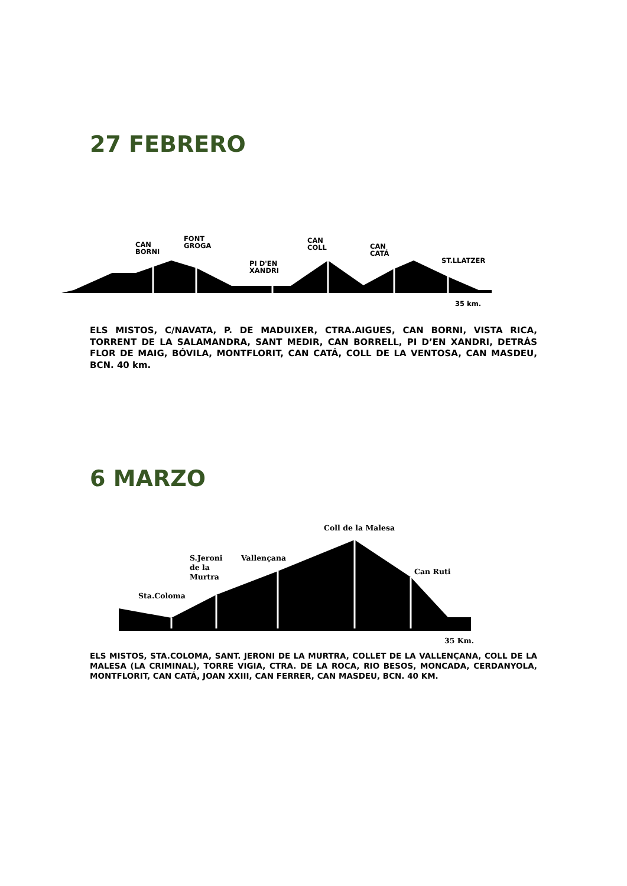27 FEBRERO
CAN
BORNI
FONT
GROGA
PI D'EN
XANDRI
CAN
COLL CAN
CATÁ
ST.LLATZER
35 km.
ELS MISTOS, C/NAVATA, P. DE MADUIXER, CTRA.AIGUES, CAN BORNI, VISTA RICA, TORRENT DE LA SALAMANDRA, SANT MEDIR, CAN BORRELL, PI D’EN XANDRI, DETRÁS FLOR DE MAIG, BÓVILA, MONTFLORIT, CAN CATÁ, COLL DE LA VENTOSA, CAN MASDEU, BCN. 40 km.
6 MARZO
Coll de la Malesa
S.Jeroni
de la
Murtra
Vallençana
Can Ruti
Sta.Coloma
35 Km.
ELS MISTOS, STA.COLOMA, SANT. JERONI DE LA MURTRA, COLLET DE LA VALLENÇANA, COLL DE LA MALESA (LA CRIMINAL), TORRE VIGIA, CTRA. DE LA ROCA, RIO BESOS, MONCADA, CERDANYOLA, MONTFLORIT, CAN CATÁ, JOAN XXIII, CAN FERRER, CAN MASDEU, BCN. 40 KM.